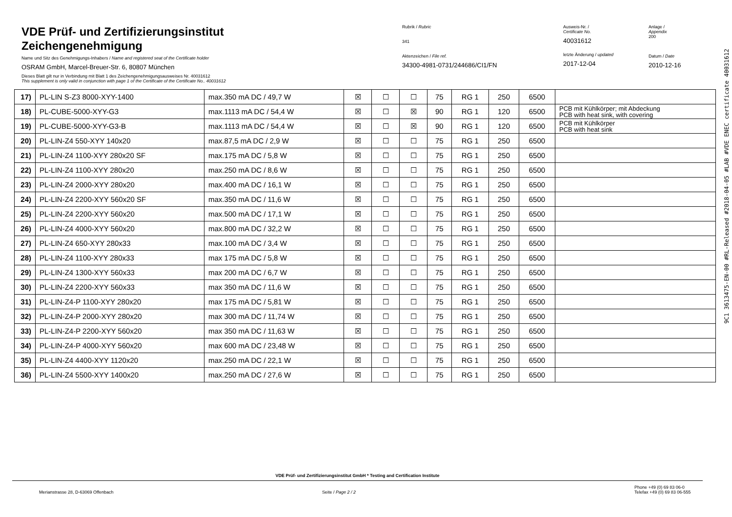VDE Prüf- und Zertifizierungsinstitut
Zeichengenehmigung
Name und Sitz des Genehmigungs-Inhabers / Name and registered seat of the Certificate holder
OSRAM GmbH, Marcel-Breuer-Str. 6, 80807 München
Dieses Blatt gilt nur in Verbindung mit Blatt 1 des Zeichengenehmigungsausweises Nr. 40031612
This supplement is only valid in conjunction with page 1 of the Certificate of the Certificate No.. 40031612
Rubrik / Rubric
341
Aktenzeichen / File ref.
34300-4981-0731/244686/CI1/FN
Ausweis-Nr. /
Certificate No.
40031612
letzte Änderung / updated
2017-12-04
Anlage /
Appendix
200
Datum / Date
2010-12-16
| 17) | PL-LIN S-Z3 8000-XYY-1400 | max.350 mA DC / 49,7 W | ☒ | ☐ | ☐ | 75 | RG 1 | 250 | 6500 | |
| 18) | PL-CUBE-5000-XYY-G3 | max.1113 mA DC / 54,4 W | ☒ | ☐ | ☒ | 90 | RG 1 | 120 | 6500 | PCB mit Kühlkörper; mit Abdeckung PCB with heat sink, with covering |
| 19) | PL-CUBE-5000-XYY-G3-B | max.1113 mA DC / 54,4 W | ☒ | ☐ | ☒ | 90 | RG 1 | 120 | 6500 | PCB mit Kühlkörper PCB with heat sink |
| 20) | PL-LIN-Z4 550-XYY 140x20 | max.87,5 mA DC / 2,9 W | ☒ | ☐ | ☐ | 75 | RG 1 | 250 | 6500 | |
| 21) | PL-LIN-Z4 1100-XYY 280x20 SF | max.175 mA DC / 5,8 W | ☒ | ☐ | ☐ | 75 | RG 1 | 250 | 6500 | |
| 22) | PL-LIN-Z4 1100-XYY 280x20 | max.250 mA DC / 8,6 W | ☒ | ☐ | ☐ | 75 | RG 1 | 250 | 6500 | |
| 23) | PL-LIN-Z4 2000-XYY 280x20 | max.400 mA DC / 16,1 W | ☒ | ☐ | ☐ | 75 | RG 1 | 250 | 6500 | |
| 24) | PL-LIN-Z4 2200-XYY 560x20 SF | max.350 mA DC / 11,6 W | ☒ | ☐ | ☐ | 75 | RG 1 | 250 | 6500 | |
| 25) | PL-LIN-Z4 2200-XYY 560x20 | max.500 mA DC / 17,1 W | ☒ | ☐ | ☐ | 75 | RG 1 | 250 | 6500 | |
| 26) | PL-LIN-Z4 4000-XYY 560x20 | max.800 mA DC / 32,2 W | ☒ | ☐ | ☐ | 75 | RG 1 | 250 | 6500 | |
| 27) | PL-LIN-Z4 650-XYY 280x33 | max.100 mA DC / 3,4 W | ☒ | ☐ | ☐ | 75 | RG 1 | 250 | 6500 | |
| 28) | PL-LIN-Z4 1100-XYY 280x33 | max 175 mA DC / 5,8 W | ☒ | ☐ | ☐ | 75 | RG 1 | 250 | 6500 | |
| 29) | PL-LIN-Z4 1300-XYY 560x33 | max 200 mA DC / 6,7 W | ☒ | ☐ | ☐ | 75 | RG 1 | 250 | 6500 | |
| 30) | PL-LIN-Z4 2200-XYY 560x33 | max 350 mA DC / 11,6 W | ☒ | ☐ | ☐ | 75 | RG 1 | 250 | 6500 | |
| 31) | PL-LIN-Z4-P 1100-XYY 280x20 | max 175 mA DC / 5,81 W | ☒ | ☐ | ☐ | 75 | RG 1 | 250 | 6500 | |
| 32) | PL-LIN-Z4-P 2000-XYY 280x20 | max 300 mA DC / 11,74 W | ☒ | ☐ | ☐ | 75 | RG 1 | 250 | 6500 | |
| 33) | PL-LIN-Z4-P 2200-XYY 560x20 | max 350 mA DC / 11,63 W | ☒ | ☐ | ☐ | 75 | RG 1 | 250 | 6500 | |
| 34) | PL-LIN-Z4-P 4000-XYY 560x20 | max 600 mA DC / 23,48 W | ☒ | ☐ | ☐ | 75 | RG 1 | 250 | 6500 | |
| 35) | PL-LIN-Z4 4400-XYY 1120x20 | max.250 mA DC / 22,1 W | ☒ | ☐ | ☐ | 75 | RG 1 | 250 | 6500 | |
| 36) | PL-LIN-Z4 5500-XYY 1400x20 | max.250 mA DC / 27,6 W | ☒ | ☐ | ☐ | 75 | RG 1 | 250 | 6500 | |
VDE Prüf- und Zertifizierungsinstitut GmbH * Testing and Certification Institute
Merianstrasse 28, D-63069 Offenbach
Seite / Page 2 / 2
Phone +49 (0) 69 83 06-0
Telefax +49 (0) 69 83 06-555
9C1 3613475-EN-00 #RL-Released #2018-04-05 #LAB #VDE ENEC certificate 40031612